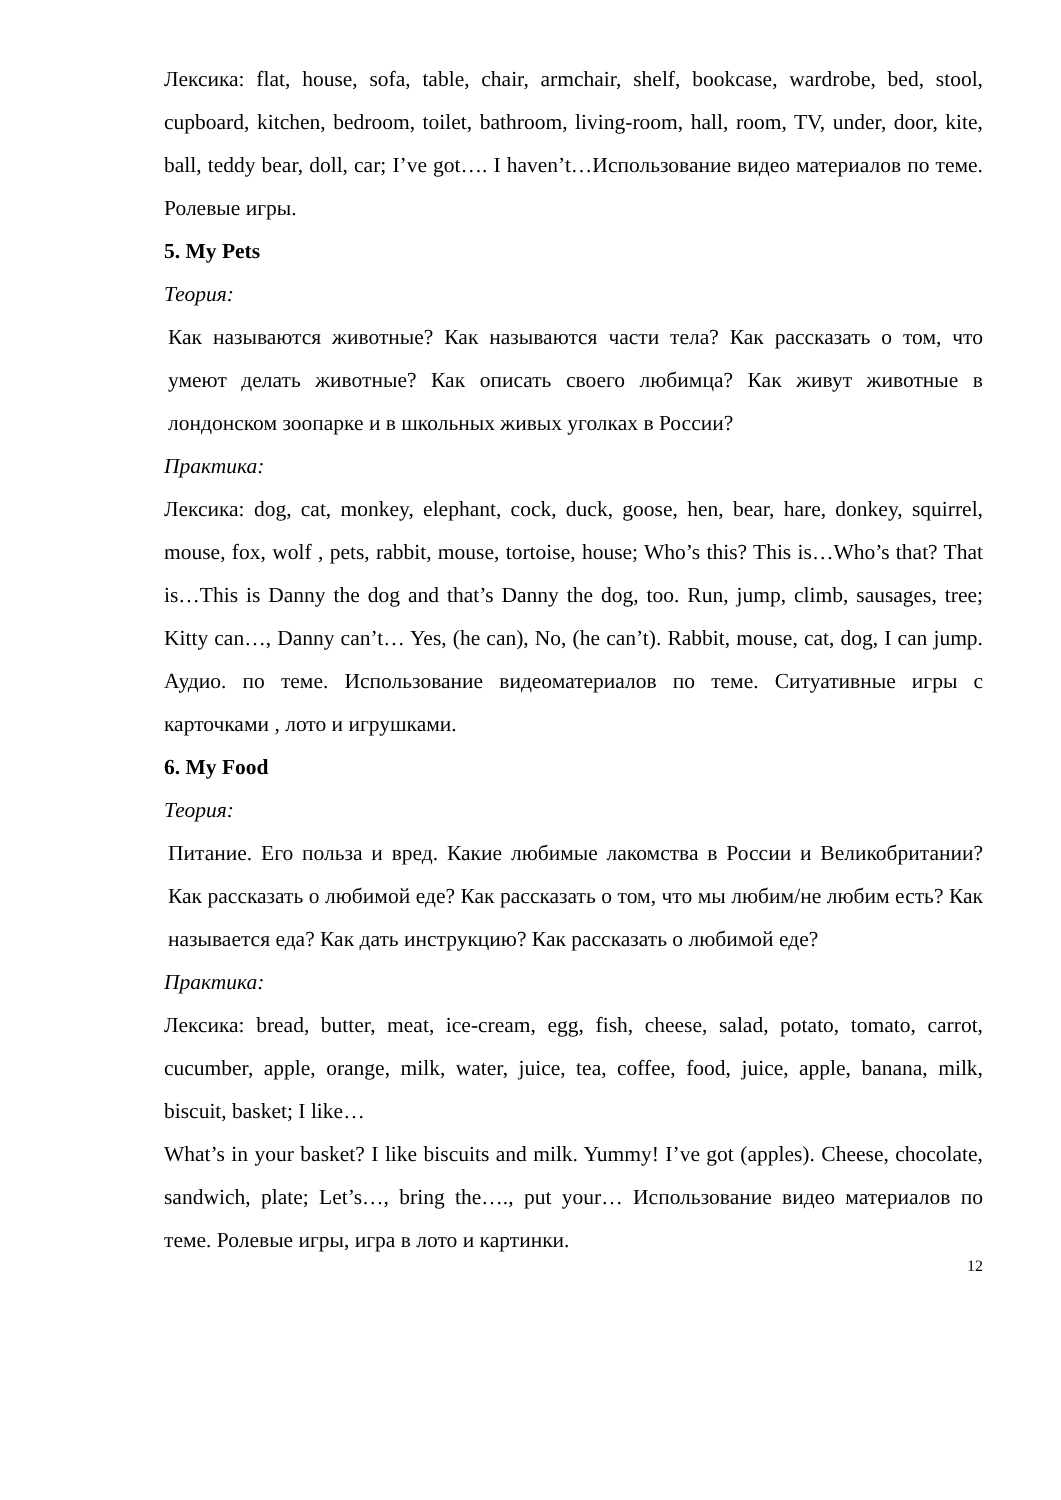Лексика: flat, house, sofa, table, chair, armchair, shelf, bookcase, wardrobe, bed, stool, cupboard, kitchen, bedroom, toilet, bathroom, living-room, hall, room, TV, under, door, kite, ball, teddy bear, doll, car; I’ve got…. I haven’t…Использование видео материалов по теме. Ролевые игры.
5. My Pets
Теория:
Как называются животные? Как называются части тела? Как рассказать о том, что умеют делать животные? Как описать своего любимца? Как живут животные в лондонском зоопарке и в школьных живых уголках в России?
Практика:
Лексика: dog, cat, monkey, elephant, cock, duck, goose, hen, bear, hare, donkey, squirrel, mouse, fox, wolf , pets, rabbit, mouse, tortoise, house; Who’s this? This is…Who’s that? That is…This is Danny the dog and that’s Danny the dog, too. Run, jump, climb, sausages, tree; Kitty can…, Danny can’t… Yes, (he can), No, (he can’t). Rabbit, mouse, cat, dog, I can jump. Аудио. по теме. Использование видеоматериалов по теме. Ситуативные игры с карточками , лото и игрушками.
6. My Food
Теория:
Питание. Его польза и вред. Какие любимые лакомства в России и Великобритании? Как рассказать о любимой еде? Как рассказать о том, что мы любим/не любим есть? Как называется еда? Как дать инструкцию? Как рассказать о любимой еде?
Практика:
Лексика: bread, butter, meat, ice-cream, egg, fish, cheese, salad, potato, tomato, carrot, cucumber, apple, orange, milk, water, juice, tea, coffee, food, juice, apple, banana, milk, biscuit, basket; I like…
What’s in your basket? I like biscuits and milk. Yummy! I’ve got (apples). Cheese, chocolate, sandwich, plate; Let’s…, bring the…., put your… Использование видео материалов по теме. Ролевые игры, игра в лото и картинки.
12